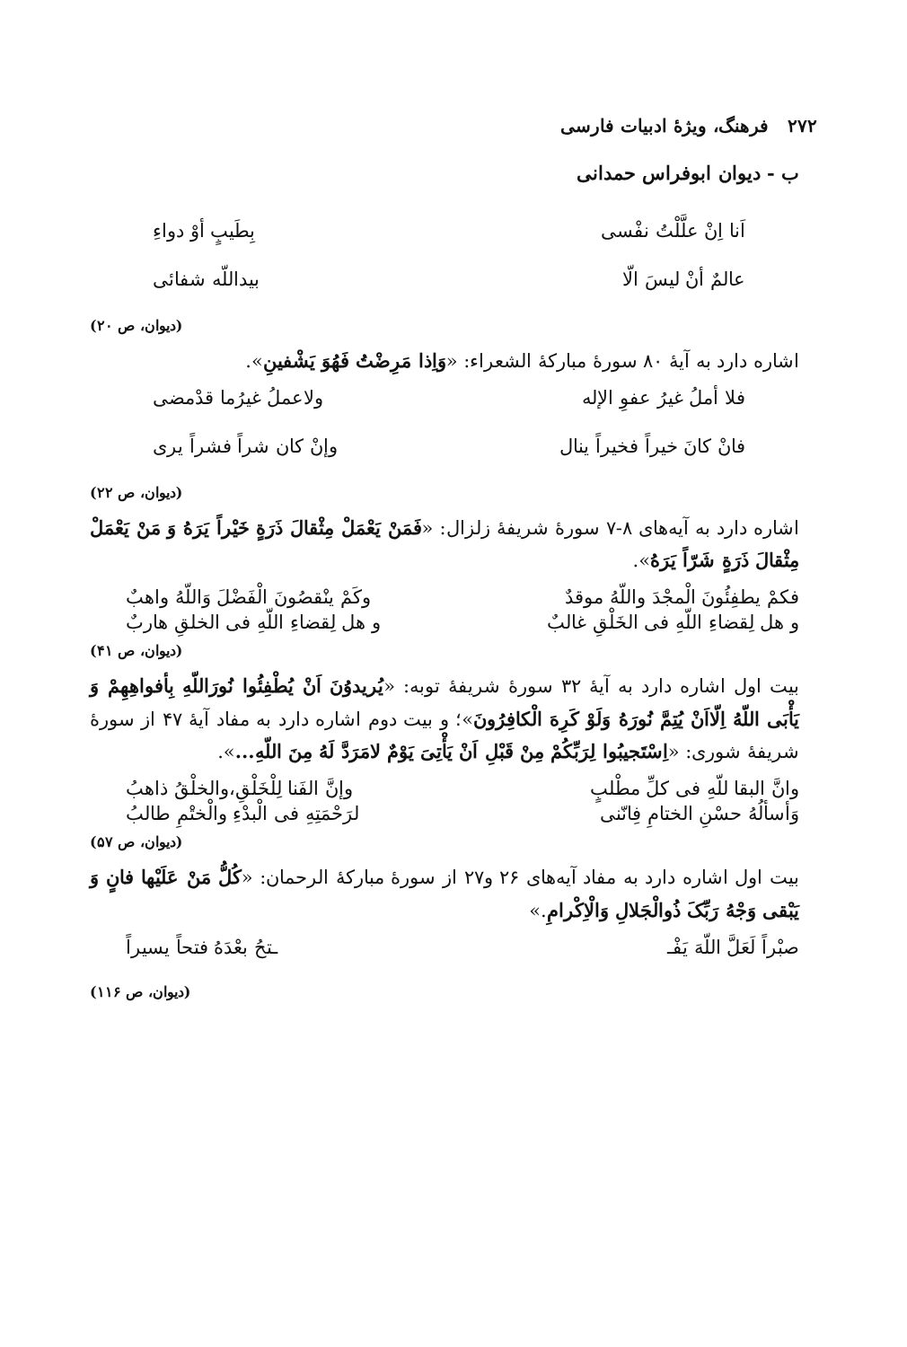۲۷۲ فرهنگ، ویژهٔ ادبیات فارسی
ب - دیوان ابوفراس حمدانی
اَنا اِنْ علَّلْتُ نفْسی بِطَیبٍ أوْ دواءِ
عالمٌ أنْ لیسَ الّا بیداللّه شفائی
(دیوان، ص ۲۰)
اشاره دارد به آیهٔ ۸۰ سورهٔ مبارکهٔ الشعراء: «وَاِذا مَرِضْتُ فَهُوَ یَشْفینِ».
فلا أملُ غیرُ عفوِ الإله ولاعملُ غیرُما قدْمضی
فانْ کانَ خیراً فخیراً ینال وإنْ کان شراً فشراً یری
(دیوان، ص ۲۲)
اشاره دارد به آیه‌های ۸-۷ سورهٔ شریفهٔ زلزال: «فَمَنْ یَعْمَلْ مِثْقالَ ذَرَةٍ خَیْراً یَرَهُ وَ مَنْ یَعْمَلْ مِثْقالَ ذَرَةٍ شَرّاً یَرَهُ».
فکمْ یطفِئُونَ الْمجْدَ واللّهُ موقدٌ وکَمْ ینْقصُونَ الْفَضْلَ وَاللّهُ واهبٌ
و هل لِقضاءِ اللّهِ فی الخَلْقِ غالبٌ و هل لِقضاءِ اللّهِ فی الخلقِ هاربٌ
(دیوان، ص ۴۱)
بیت اول اشاره دارد به آیهٔ ۳۲ سورهٔ شریفهٔ توبه: «یُریدوُنَ اَنْ یُطْفِئُوا نُورَاللّهِ بِأفواهِهِمْ وَ یَأْبَی اللّهُ اِلّااَنْ یُتِمَّ نُورَهُ وَلَوْ کَرِهَ الْکافِرُونَ»؛ و بیت دوم اشاره دارد به مفاد آیهٔ ۴۷ از سورهٔ شریفهٔ شوری: «اِسْتَجیبُوا لِرَبِّکُمْ مِنْ قَبْلِ اَنْ یَأْتِیَ یَوْمٌ لامَرَدَّ لَهُ مِنَ اللّهِ...».
وانَّ البقا للّهِ فی کلِّ مطْلبٍ وإنَّ الفَنا لِلْخَلْقِ،والخلْقُ ذاهبُ
وَأسألُهُ حسْنِ الختامِ فِانّنی لرَحْمَتِهِ فی الْبدْءِ والْختْمِ طالبُ
(دیوان، ص ۵۷)
بیت اول اشاره دارد به مفاد آیه‌های ۲۶ و۲۷ از سورهٔ مبارکهٔ الرحمان: «کُلُّ مَنْ عَلَیْها فانٍ وَ یَبْقی وَجْهُ رَبِّکَ ذُوالْجَلالِ وَالْاِکْرامِ.»
صبْراً لَعَلَّ اللّهَ یَفْـ ـتحُ بعْدَهُ فتحاً یسیراً
(دیوان، ص ۱۱۶)